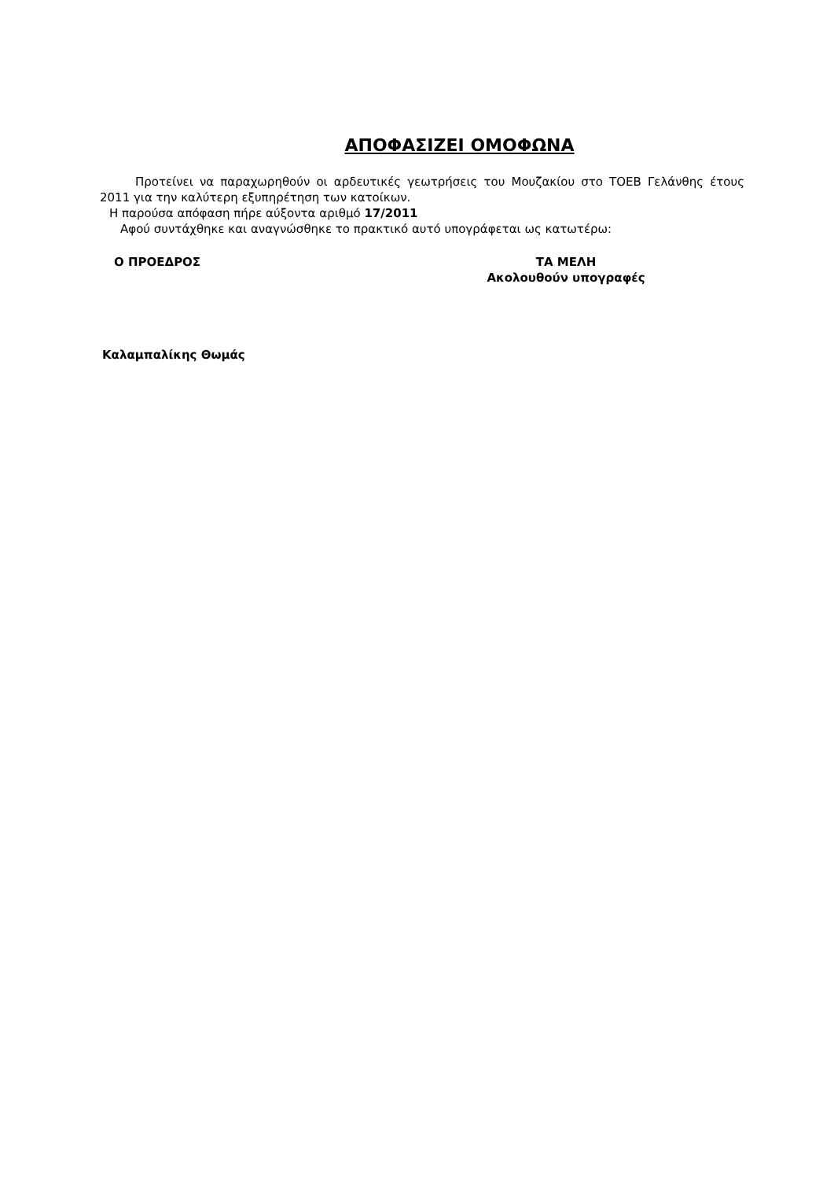ΑΠΟΦΑΣΙΖΕΙ ΟΜΟΦΩΝΑ
Προτείνει να παραχωρηθούν οι αρδευτικές γεωτρήσεις του Μουζακίου στο ΤΟΕΒ Γελάνθης έτους 2011 για την καλύτερη εξυπηρέτηση των κατοίκων.
Η παρούσα απόφαση πήρε αύξοντα αριθμό 17/2011
Αφού συντάχθηκε και αναγνώσθηκε το πρακτικό αυτό υπογράφεται ως κατωτέρω:
Ο ΠΡΟΕΔΡΟΣ ΤΑ ΜΕΛΗ
Ακολουθούν υπογραφές
Καλαμπαλίκης Θωμάς